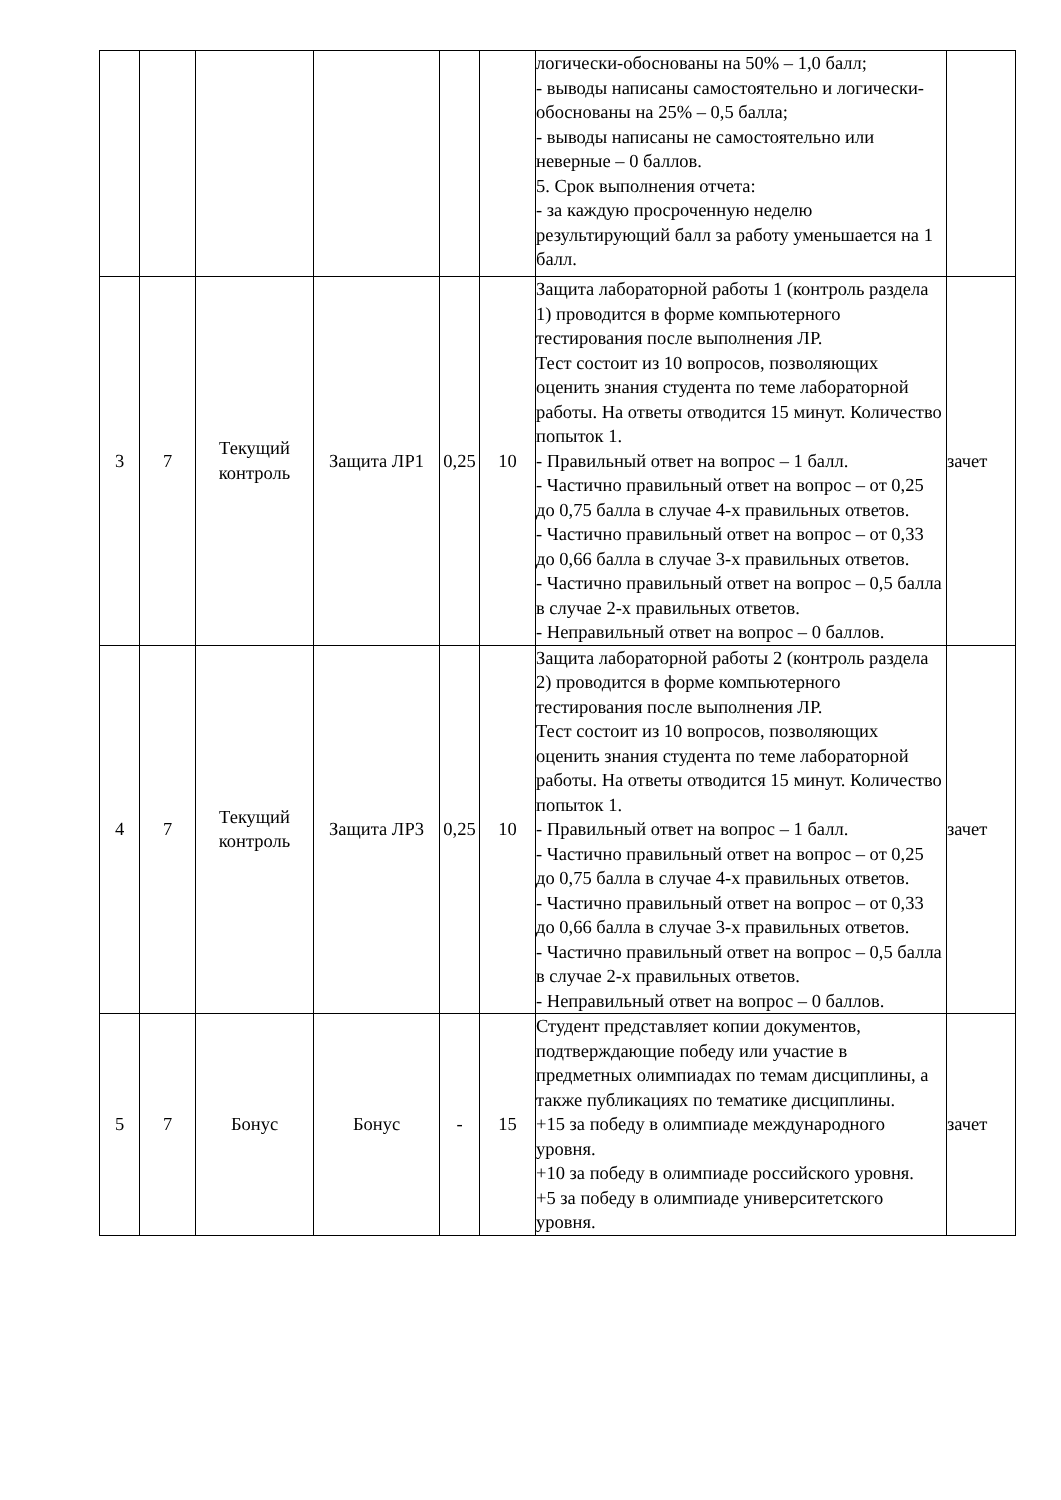| | | | | | | логически-обоснованы на 50% – 1,0 балл; - выводы написаны самостоятельно и логически-обоснованы на 25% – 0,5 балла; - выводы написаны не самостоятельно или неверные – 0 баллов. 5. Срок выполнения отчета: - за каждую просроченную неделю результирующий балл за работу уменьшается на 1 балл. | |
| 3 | 7 | Текущий контроль | Защита ЛР1 | 0,25 | 10 | Защита лабораторной работы 1 (контроль раздела 1) проводится в форме компьютерного тестирования после выполнения ЛР. Тест состоит из 10 вопросов, позволяющих оценить знания студента по теме лабораторной работы. На ответы отводится 15 минут. Количество попыток 1. - Правильный ответ на вопрос – 1 балл. - Частично правильный ответ на вопрос – от 0,25 до 0,75 балла в случае 4-х правильных ответов. - Частично правильный ответ на вопрос – от 0,33 до 0,66 балла в случае 3-х правильных ответов. - Частично правильный ответ на вопрос – 0,5 балла в случае 2-х правильных ответов. - Неправильный ответ на вопрос – 0 баллов. | зачет |
| 4 | 7 | Текущий контроль | Защита ЛР3 | 0,25 | 10 | Защита лабораторной работы 2 (контроль раздела 2) проводится в форме компьютерного тестирования после выполнения ЛР. Тест состоит из 10 вопросов, позволяющих оценить знания студента по теме лабораторной работы. На ответы отводится 15 минут. Количество попыток 1. - Правильный ответ на вопрос – 1 балл. - Частично правильный ответ на вопрос – от 0,25 до 0,75 балла в случае 4-х правильных ответов. - Частично правильный ответ на вопрос – от 0,33 до 0,66 балла в случае 3-х правильных ответов. - Частично правильный ответ на вопрос – 0,5 балла в случае 2-х правильных ответов. - Неправильный ответ на вопрос – 0 баллов. | зачет |
| 5 | 7 | Бонус | Бонус | - | 15 | Студент представляет копии документов, подтверждающие победу или участие в предметных олимпиадах по темам дисциплины, а также публикациях по тематике дисциплины. +15 за победу в олимпиаде международного уровня. +10 за победу в олимпиаде российского уровня. +5 за победу в олимпиаде университетского уровня. | зачет |